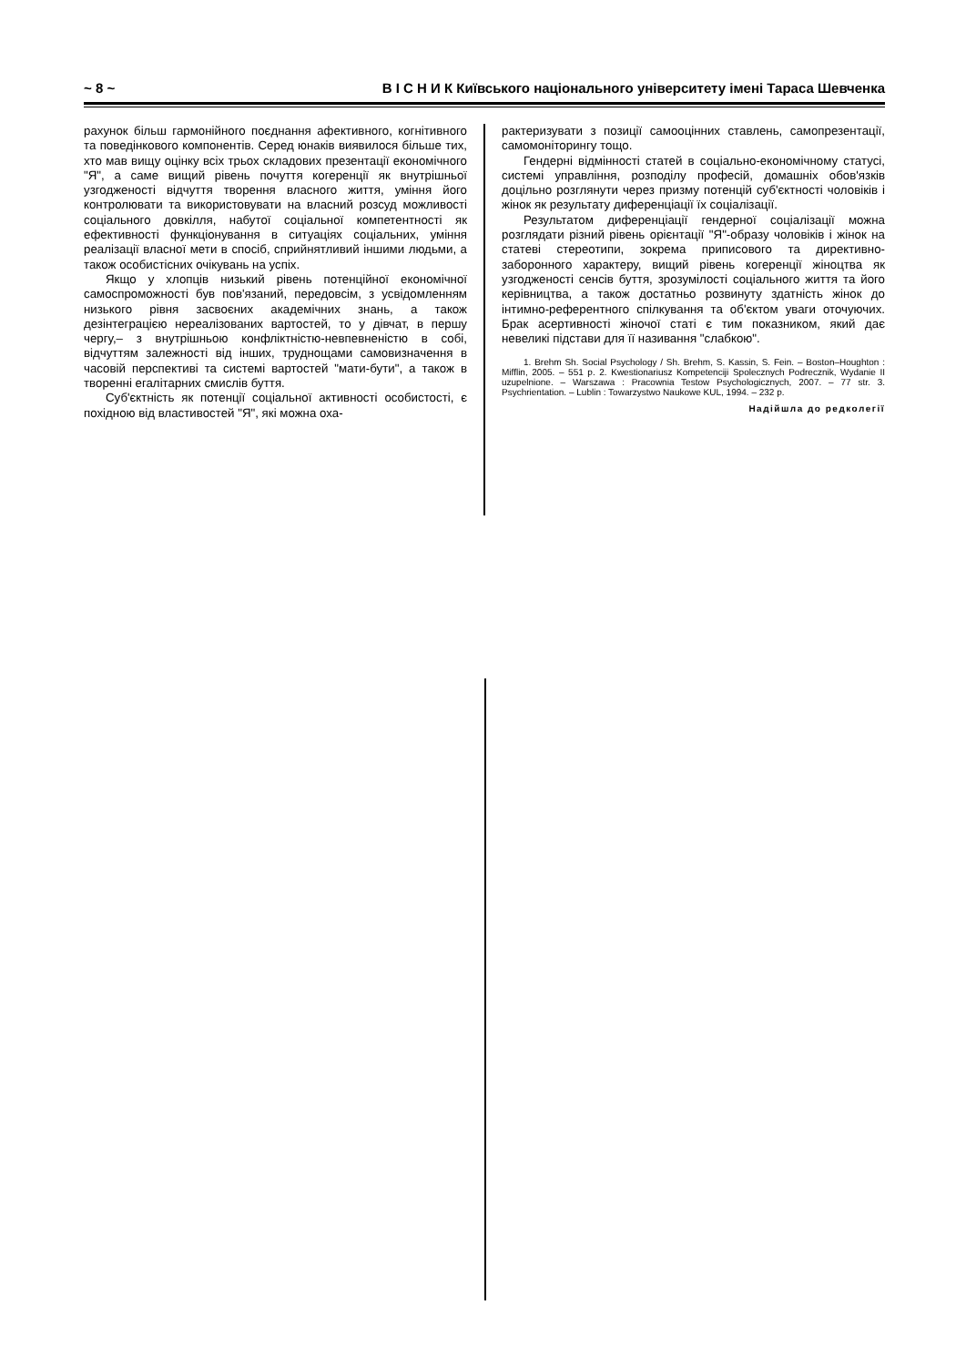~ 8 ~ В І С Н И К Київського національного університету імені Тараса Шевченка
рахунок більш гармонійного поєднання афективного, когнітивного та поведінкового компонентів. Серед юнаків виявилося більше тих, хто мав вищу оцінку всіх трьох складових презентації економічного "Я", а саме вищий рівень почуття когеренції як внутрішньої узгодженості відчуття творення власного життя, уміння його контролювати та використовувати на власний розсуд можливості соціального довкілля, набутої соціальної компетентності як ефективності функціонування в ситуаціях соціальних, уміння реалізації власної мети в спосіб, сприйнятливий іншими людьми, а також особистісних очікувань на успіх.
Якщо у хлопців низький рівень потенційної економічної самоспроможності був пов'язаний, передовсім, з усвідомленням низького рівня засвоєних академічних знань, а також дезінтеграцією нереалізованих вартостей, то у дівчат, в першу чергу,– з внутрішньою конфліктністю-невпевненістю в собі, відчуттям залежності від інших, труднощами самовизначення в часовій перспективі та системі вартостей "мати-бути", а також в творенні егалітарних смислів буття.
Суб'єктність як потенції соціальної активності особистості, є похідною від властивостей "Я", які можна оха-
рактеризувати з позиції самооцінних ставлень, самопрезентації, самомоніторингу тощо.
Гендерні відмінності статей в соціально-економічному статусі, системі управління, розподілу професій, домашніх обов'язків доцільно розглянути через призму потенцій суб'єктності чоловіків і жінок як результату диференціації їх соціалізації.
Результатом диференціації гендерної соціалізації можна розглядати різний рівень орієнтації "Я"-образу чоловіків і жінок на статеві стереотипи, зокрема приписового та директивно-заборонного характеру, вищий рівень когеренції жіноцтва як узгодженості сенсів буття, зрозумілості соціального життя та його керівництва, а також достатньо розвинуту здатність жінок до інтимно-референтного спілкування та об'єктом уваги оточуючих. Брак асертивності жіночої статі є тим показником, який дає невеликі підстави для її називання "слабкою".
1. Brehm Sh. Social Psychology / Sh. Brehm, S. Kassin, S. Fein. – Boston–Houghton : Mifflin, 2005. – 551 p. 2. Kwestionariusz Kompetenciji Spolecznych Podrecznik, Wydanie II uzupelnione. – Warszawa : Pracownia Testow Psychologicznych, 2007. – 77 str. 3. Psychrientation. – Lublin : Towarzystwo Naukowe KUL, 1994. – 232 p.
Надійшла до редколегії